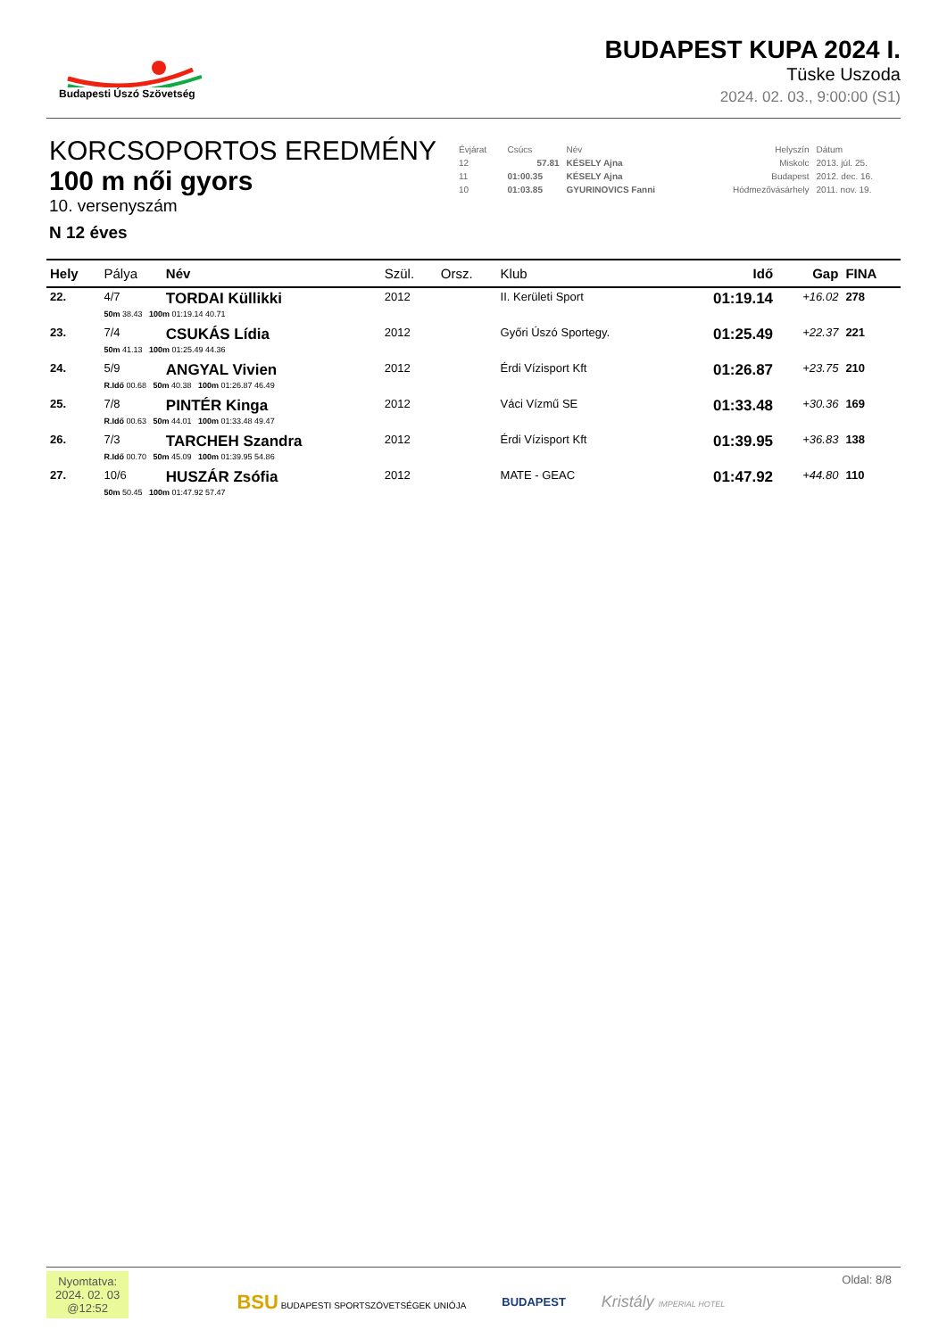Budapesti Úszó Szövetség
BUDAPEST KUPA 2024 I.
Tüske Uszoda
2024. 02. 03., 9:00:00 (S1)
KORCSOPORTOS EREDMÉNY
100 m női gyors
10. versenyszám
N 12 éves
| Évjárat | Csúcs | Név | Helyszín | Dátum |
| 12 | 57.81 | KÉSELY Ajna | Miskolc | 2013. júl. 25. |
| 11 | 01:00.35 | KÉSELY Ajna | Budapest | 2012. dec. 16. |
| 10 | 01:03.85 | GYURINOVICS Fanni | Hódmezővásárhely | 2011. nov. 19. |
| Hely | Pálya | Név | Szül. | Orsz. | Klub | Idő | Gap | FINA |
| --- | --- | --- | --- | --- | --- | --- | --- | --- |
| 22. | 4/7 | TORDAI Küllikki | 2012 | | II. Kerületi Sport | 01:19.14 | +16.02 | 278 |
| | 50m 38.43 100m 01:19.14 40.71 | | | | | | | |
| 23. | 7/4 | CSUKÁS Lídia | 2012 | | Győri Úszó Sportegy. | 01:25.49 | +22.37 | 221 |
| | 50m 41.13 100m 01:25.49 44.36 | | | | | | | |
| 24. | 5/9 | ANGYAL Vivien | 2012 | | Érdi Vízisport Kft | 01:26.87 | +23.75 | 210 |
| | R.Idő 00.68 50m 40.38 100m 01:26.87 46.49 | | | | | | | |
| 25. | 7/8 | PINTÉR Kinga | 2012 | | Váci Vízmű SE | 01:33.48 | +30.36 | 169 |
| | R.Idő 00.63 50m 44.01 100m 01:33.48 49.47 | | | | | | | |
| 26. | 7/3 | TARCHEH Szandra | 2012 | | Érdi Vízisport Kft | 01:39.95 | +36.83 | 138 |
| | R.Idő 00.70 50m 45.09 100m 01:39.95 54.86 | | | | | | | |
| 27. | 10/6 | HUSZÁR Zsófia | 2012 | | MATE - GEAC | 01:47.92 | +44.80 | 110 |
| | 50m 50.45 100m 01:47.92 57.47 | | | | | | | |
Nyomtatva:
2024. 02. 03
@12:52
BSU BUDAPESTI SPORTSZÖVETSÉGEK UNIÓJA
BUDAPEST
Kristály IMPERIAL HOTEL
Oldal: 8/8